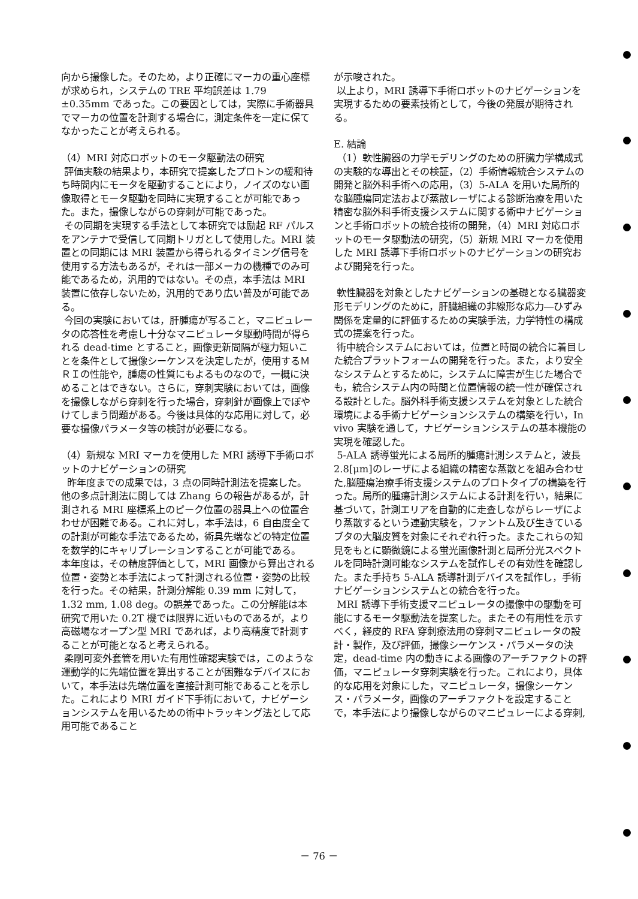向から撮像した。そのため，より正確にマーカの重心座標が求められ，システムの TRE 平均誤差は 1.79 ±0.35mm であった。この要因としては，実際に手術器具でマーカの位置を計測する場合に，測定条件を一定に保てなかったことが考えられる。
（4）MRI 対応ロボットのモータ駆動法の研究
評価実験の結果より，本研究で提案したプロトンの緩和待ち時間内にモータを駆動することにより，ノイズのない画像取得とモータ駆動を同時に実現することが可能であった。また，撮像しながらの穿刺が可能であった。
その同期を実現する手法として本研究では励起 RF パルスをアンテナで受信して同期トリガとして使用した。MRI 装置との同期には MRI 装置から得られるタイミング信号を使用する方法もあるが，それは一部メーカの機種でのみ可能であるため，汎用的ではない。その点，本手法は MRI 装置に依存しないため，汎用的であり広い普及が可能である。
今回の実験においては，肝腫瘍が写ること，マニピュレータの応答性を考慮し十分なマニピュレータ駆動時間が得られる dead-time とすること，画像更新間隔が極力短いことを条件として撮像シーケンスを決定したが，使用するＭＲＩの性能や，腫瘍の性質にもよるものなので，一概に決めることはできない。さらに，穿刺実験においては，画像を撮像しながら穿刺を行った場合，穿刺針が画像上でぼやけてしまう問題がある。今後は具体的な応用に対して，必要な撮像パラメータ等の検討が必要になる。
（4）新規な MRI マーカを使用した MRI 誘導下手術ロボットのナビゲーションの研究
昨年度までの成果では，3 点の同時計測法を提案した。他の多点計測法に関しては Zhang らの報告があるが，計測される MRI 座標系上のピーク位置の器具上への位置合わせが困難である。これに対し，本手法は，6 自由度全ての計測が可能な手法であるため，術具先端などの特定位置を数学的にキャリブレーションすることが可能である。
本年度は，その精度評価として，MRI 画像から算出される位置・姿勢と本手法によって計測される位置・姿勢の比較を行った。その結果，計測分解能 0.39 mm に対して，1.32 mm, 1.08 deg。の誤差であった。この分解能は本研究で用いた 0.2T 機では限界に近いものであるが，より高磁場なオープン型 MRI であれば，より高精度で計測することが可能となると考えられる。
柔剛可変外套管を用いた有用性確認実験では，このような運動学的に先端位置を算出することが困難なデバイスにおいて，本手法は先端位置を直接計測可能であることを示した。これにより MRI ガイド下手術において，ナビゲーションシステムを用いるための術中トラッキング法として応用可能であること
が示唆された。
以上より，MRI 誘導下手術ロボットのナビゲーションを実現するための要素技術として，今後の発展が期待される。
E. 結論
（1）軟性臓器の力学モデリングのための肝臓力学構成式の実験的な導出とその検証，（2）手術情報統合システムの開発と脳外科手術への応用，（3）5-ALA を用いた局所的な脳腫瘍同定法および蒸散レーザによる診断治療を用いた精密な脳外科手術支援システムに関する術中ナビゲーションと手術ロボットの統合技術の開発，（4）MRI 対応ロボットのモータ駆動法の研究，（5）新規 MRI マーカを使用した MRI 誘導下手術ロボットのナビゲーションの研究および開発を行った。
軟性臓器を対象としたナビゲーションの基礎となる臓器変形モデリングのために，肝臓組織の非線形な応力―ひずみ関係を定量的に評価するための実験手法，力学特性の構成式の提案を行った。
術中統合システムにおいては，位置と時間の統合に着目した統合プラットフォームの開発を行った。また，より安全なシステムとするために，システムに障害が生じた場合でも，統合システム内の時間と位置情報の統一性が確保される設計とした。脳外科手術支援システムを対象とした統合環境による手術ナビゲーションシステムの構築を行い，In vivo 実験を通して，ナビゲーションシステムの基本機能の実現を確認した。
5-ALA 誘導蛍光による局所的腫瘍計測システムと，波長 2.8[μm]のレーザによる組織の精密な蒸散とを組み合わせた,脳腫瘍治療手術支援システムのプロトタイプの構築を行った。局所的腫瘍計測システムによる計測を行い，結果に基づいて，計測エリアを自動的に走査しながらレーザにより蒸散するという連動実験を，ファントム及び生きているブタの大脳皮質を対象にそれぞれ行った。またこれらの知見をもとに顕微鏡による蛍光画像計測と局所分光スペクトルを同時計測可能なシステムを試作しその有効性を確認した。また手持ち 5-ALA 誘導計測デバイスを試作し，手術ナビゲーションシステムとの統合を行った。
MRI 誘導下手術支援マニピュレータの撮像中の駆動を可能にするモータ駆動法を提案した。またその有用性を示すべく，経皮的 RFA 穿刺療法用の穿刺マニピュレータの設計・製作，及び評価，撮像シーケンス・パラメータの決定，dead-time 内の動きによる画像のアーチファクトの評価，マニピュレータ穿刺実験を行った。これにより，具体的な応用を対象にした，マニピュレータ，撮像シーケンス・パラメータ，画像のアーチファクトを設定することで，本手法により撮像しながらのマニピュレーによる穿刺,
－ 76 －